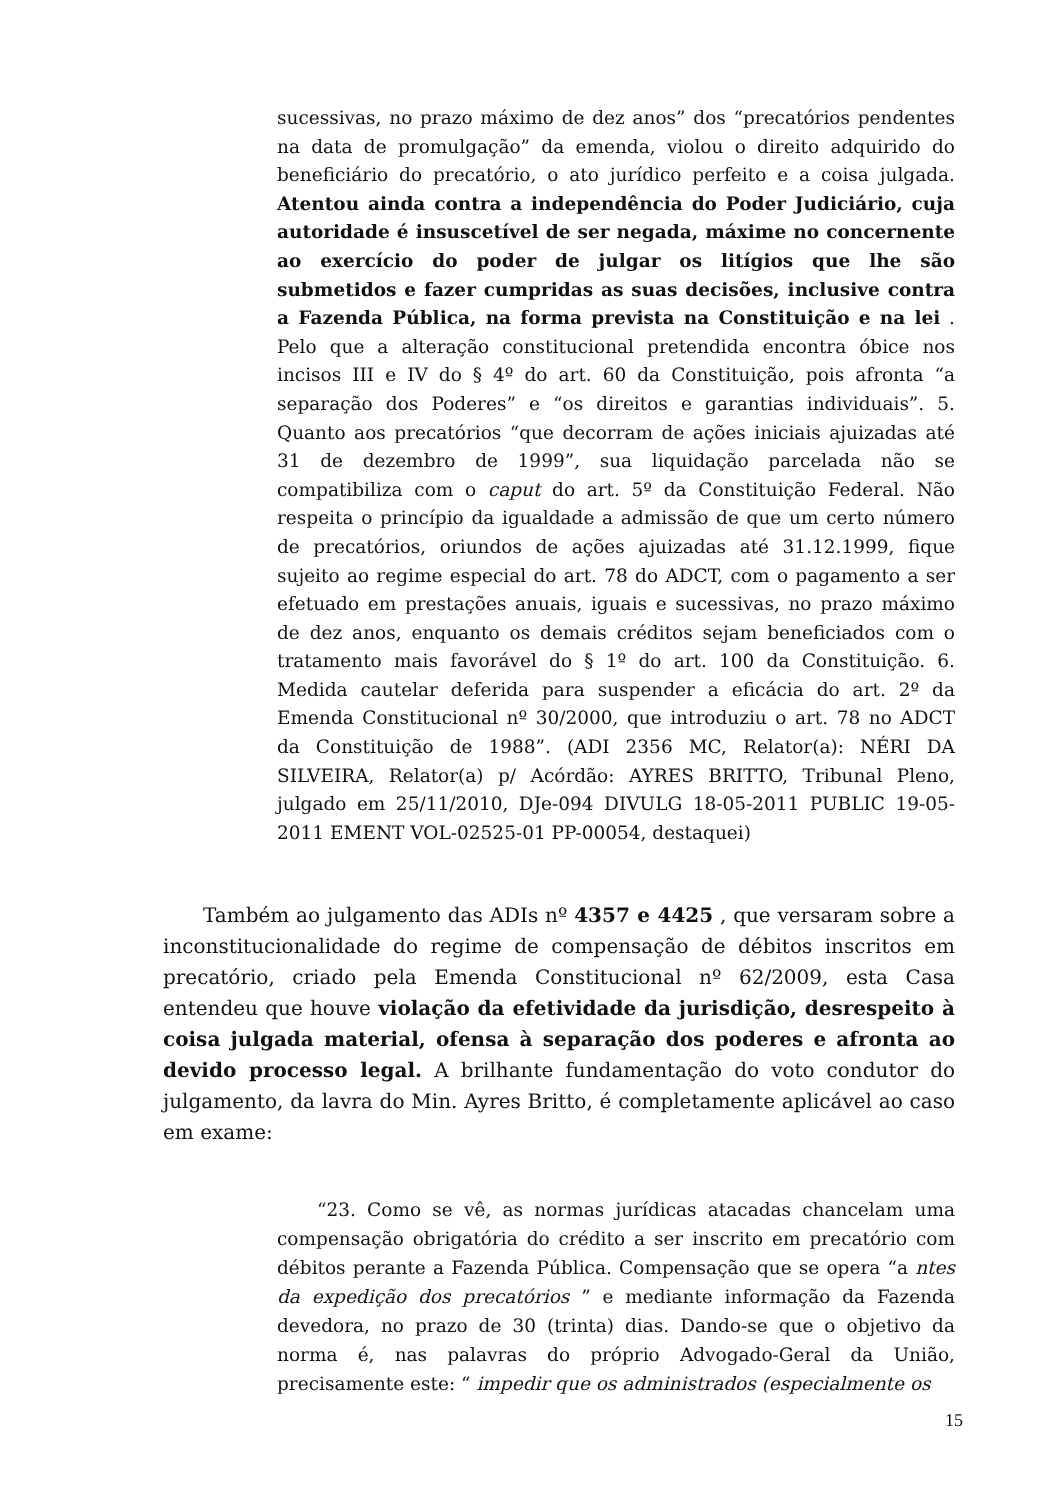sucessivas, no prazo máximo de dez anos” dos “precatórios pendentes na data de promulgação” da emenda, violou o direito adquirido do beneficiário do precatório, o ato jurídico perfeito e a coisa julgada. Atentou ainda contra a independência do Poder Judiciário, cuja autoridade é insuscetível de ser negada, máxime no concernente ao exercício do poder de julgar os litígios que lhe são submetidos e fazer cumpridas as suas decisões, inclusive contra a Fazenda Pública, na forma prevista na Constituição e na lei . Pelo que a alteração constitucional pretendida encontra óbice nos incisos III e IV do § 4º do art. 60 da Constituição, pois afronta “a separação dos Poderes” e “os direitos e garantias individuais”. 5. Quanto aos precatórios “que decorram de ações iniciais ajuizadas até 31 de dezembro de 1999”, sua liquidação parcelada não se compatibiliza com o caput do art. 5º da Constituição Federal. Não respeita o princípio da igualdade a admissão de que um certo número de precatórios, oriundos de ações ajuizadas até 31.12.1999, fique sujeito ao regime especial do art. 78 do ADCT, com o pagamento a ser efetuado em prestações anuais, iguais e sucessivas, no prazo máximo de dez anos, enquanto os demais créditos sejam beneficiados com o tratamento mais favorável do § 1º do art. 100 da Constituição. 6. Medida cautelar deferida para suspender a eficácia do art. 2º da Emenda Constitucional nº 30/2000, que introduziu o art. 78 no ADCT da Constituição de 1988”. (ADI 2356 MC, Relator(a): NÉRI DA SILVEIRA, Relator(a) p/ Acórdão: AYRES BRITTO, Tribunal Pleno, julgado em 25/11/2010, DJe-094 DIVULG 18-05-2011 PUBLIC 19-05-2011 EMENT VOL-02525-01 PP-00054, destaquei)
Também ao julgamento das ADIs nº 4357 e 4425 , que versaram sobre a inconstitucionalidade do regime de compensação de débitos inscritos em precatório, criado pela Emenda Constitucional nº 62/2009, esta Casa entendeu que houve violação da efetividade da jurisdição, desrespeito à coisa julgada material, ofensa à separação dos poderes e afronta ao devido processo legal. A brilhante fundamentação do voto condutor do julgamento, da lavra do Min. Ayres Britto, é completamente aplicável ao caso em exame:
“23. Como se vê, as normas jurídicas atacadas chancelam uma compensação obrigatória do crédito a ser inscrito em precatório com débitos perante a Fazenda Pública. Compensação que se opera “a ntes da expedição dos precatórios ” e mediante informação da Fazenda devedora, no prazo de 30 (trinta) dias. Dando-se que o objetivo da norma é, nas palavras do próprio Advogado-Geral da União, precisamente este: “ impedir que os administrados (especialmente os
15